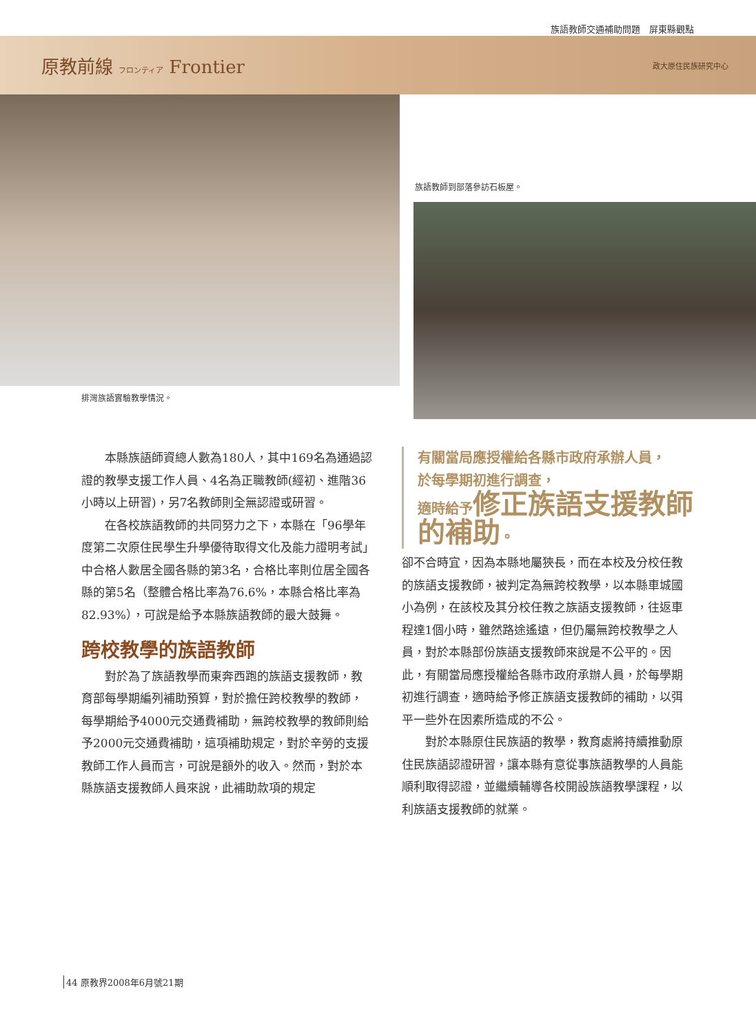族語教師交通補助問題　屏東縣觀點
原教前線 フロンティア Frontier
政大原住民族研究中心
排灣族語實驗教學情況。
族語教師到部落參訪石板屋。
本縣族語師資總人數為180人，其中169名為通過認證的教學支援工作人員、4名為正職教師(經初、進階36小時以上研習)，另7名教師則全無認證或研習。
在各校族語教師的共同努力之下，本縣在「96學年度第二次原住民學生升學優待取得文化及能力證明考試」中合格人數居全國各縣的第3名，合格比率則位居全國各縣的第5名（整體合格比率為76.6%，本縣合格比率為82.93%），可說是給予本縣族語教師的最大鼓舞。
跨校教學的族語教師
對於為了族語教學而東奔西跑的族語支援教師，教育部每學期編列補助預算，對於擔任跨校教學的教師，每學期給予4000元交通費補助，無跨校教學的教師則給予2000元交通費補助，這項補助規定，對於辛勞的支援教師工作人員而言，可說是額外的收入。然而，對於本縣族語支援教師人員來說，此補助款項的規定
有關當局應授權給各縣市政府承辦人員，
於每學期初進行調查，
適時給予修正族語支援教師的補助。
卻不合時宜，因為本縣地屬狹長，而在本校及分校任教的族語支援教師，被判定為無跨校教學，以本縣車城國小為例，在該校及其分校任教之族語支援教師，往返車程達1個小時，雖然路途遙遠，但仍屬無跨校教學之人員，對於本縣部份族語支援教師來說是不公平的。因此，有關當局應授權給各縣市政府承辦人員，於每學期初進行調查，適時給予修正族語支援教師的補助，以弭平一些外在因素所造成的不公。
對於本縣原住民族語的教學，教育處將持續推動原住民族語認證研習，讓本縣有意從事族語教學的人員能順利取得認證，並繼續輔導各校開設族語教學課程，以利族語支援教師的就業。
44 原教界2008年6月號21期